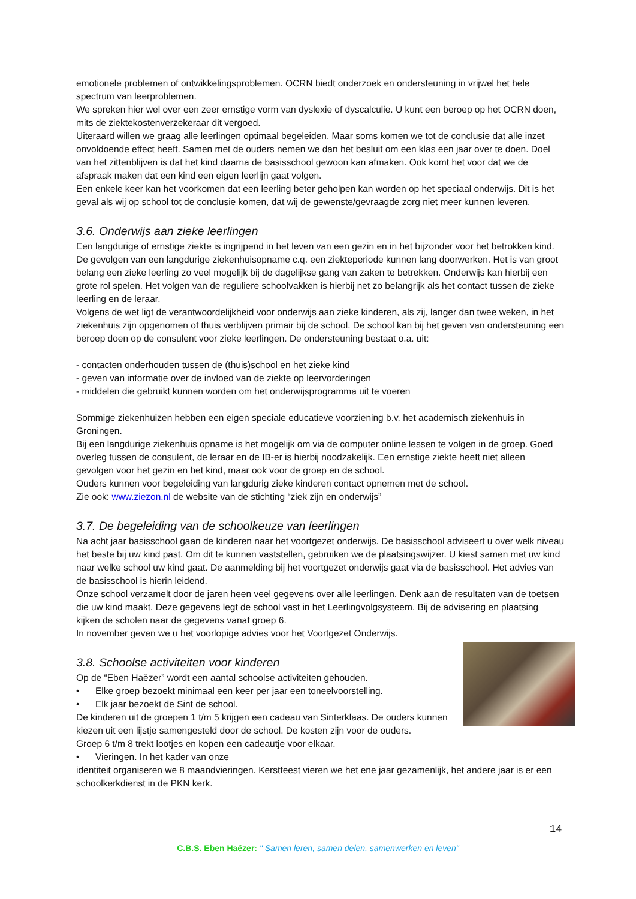emotionele problemen of ontwikkelingsproblemen. OCRN biedt onderzoek en ondersteuning in vrijwel het hele spectrum van leerproblemen.
We spreken hier wel over een zeer ernstige vorm van dyslexie of dyscalculie. U kunt een beroep op het OCRN doen, mits de ziektekostenverzekeraar dit vergoed.
Uiteraard willen we graag alle leerlingen optimaal begeleiden. Maar soms komen we tot de conclusie dat alle inzet onvoldoende effect heeft. Samen met de ouders nemen we dan het besluit om een klas een jaar over te doen. Doel van het zittenblijven is dat het kind daarna de basisschool gewoon kan afmaken. Ook komt het voor dat we de afspraak maken dat een kind een eigen leerlijn gaat volgen.
Een enkele keer kan het voorkomen dat een leerling beter geholpen kan worden op het speciaal onderwijs. Dit is het geval als wij op school tot de conclusie komen, dat wij de gewenste/gevraagde zorg niet meer kunnen leveren.
3.6. Onderwijs aan zieke leerlingen
Een langdurige of ernstige ziekte is ingrijpend in het leven van een gezin en in het bijzonder voor het betrokken kind. De gevolgen van een langdurige ziekenhuisopname c.q. een ziekteperiode kunnen lang doorwerken. Het is van groot belang een zieke leerling zo veel mogelijk bij de dagelijkse gang van zaken te betrekken. Onderwijs kan hierbij een grote rol spelen. Het volgen van de reguliere schoolvakken is hierbij net zo belangrijk als het contact tussen de zieke leerling en de leraar.
Volgens de wet ligt de verantwoordelijkheid voor onderwijs aan zieke kinderen, als zij, langer dan twee weken, in het ziekenhuis zijn opgenomen of thuis verblijven primair bij de school. De school kan bij het geven van ondersteuning een beroep doen op de consulent voor zieke leerlingen. De ondersteuning bestaat o.a. uit:
- contacten onderhouden tussen de (thuis)school en het zieke kind
- geven van informatie over de invloed van de ziekte op leervorderingen
- middelen die gebruikt kunnen worden om het onderwijsprogramma uit te voeren
Sommige ziekenhuizen hebben een eigen speciale educatieve voorziening b.v. het academisch ziekenhuis in Groningen.
Bij een langdurige ziekenhuis opname is het mogelijk om via de computer online lessen te volgen in de groep. Goed overleg tussen de consulent, de leraar en de IB-er is hierbij noodzakelijk. Een ernstige ziekte heeft niet alleen gevolgen voor het gezin en het kind, maar ook voor de groep en de school.
Ouders kunnen voor begeleiding van langdurig zieke kinderen contact opnemen met de school.
Zie ook: www.ziezon.nl de website van de stichting “ziek zijn en onderwijs”
3.7. De begeleiding van de schoolkeuze van leerlingen
Na acht jaar basisschool gaan de kinderen naar het voortgezet onderwijs. De basisschool adviseert u over welk niveau het beste bij uw kind past. Om dit te kunnen vaststellen, gebruiken we de plaatsingswijzer. U kiest samen met uw kind naar welke school uw kind gaat. De aanmelding bij het voortgezet onderwijs gaat via de basisschool. Het advies van de basisschool is hierin leidend.
Onze school verzamelt door de jaren heen veel gegevens over alle leerlingen. Denk aan de resultaten van de toetsen die uw kind maakt. Deze gegevens legt de school vast in het Leerlingvolgsysteem. Bij de advisering en plaatsing kijken de scholen naar de gegevens vanaf groep 6.
In november geven we u het voorlopige advies voor het Voortgezet Onderwijs.
3.8. Schoolse activiteiten voor kinderen
Op de “Eben Haëzer” wordt een aantal schoolse activiteiten gehouden.
• Elke groep bezoekt minimaal een keer per jaar een toneelvoorstelling.
• Elk jaar bezoekt de Sint de school.
De kinderen uit de groepen 1 t/m 5 krijgen een cadeau van Sinterklaas. De ouders kunnen kiezen uit een lijstje samengesteld door de school. De kosten zijn voor de ouders.
Groep 6 t/m 8 trekt lootjes en kopen een cadeautje voor elkaar.
• Vieringen. In het kader van onze
identiteit organiseren we 8 maandvieringen. Kerstfeest vieren we het ene jaar gezamenlijk, het andere jaar is er een schoolkerkdienst in de PKN kerk.
14
C.B.S. Eben Haëzer: " Samen leren, samen delen, samenwerken en leven"